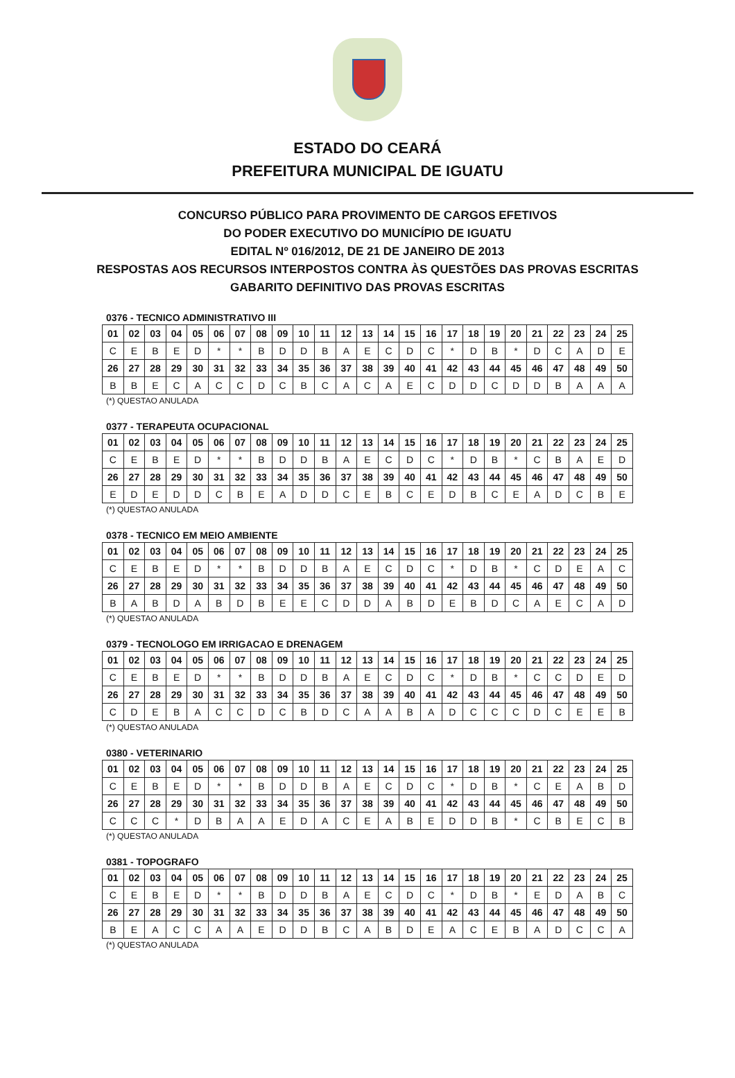ESTADO DO CEARÁ
PREFEITURA MUNICIPAL DE IGUATU
CONCURSO PÚBLICO PARA PROVIMENTO DE CARGOS EFETIVOS
DO PODER EXECUTIVO DO MUNICÍPIO DE IGUATU
EDITAL Nº 016/2012, DE 21 DE JANEIRO DE 2013
RESPOSTAS AOS RECURSOS INTERPOSTOS CONTRA ÀS QUESTÕES DAS PROVAS ESCRITAS
GABARITO DEFINITIVO DAS PROVAS ESCRITAS
0376 - TECNICO ADMINISTRATIVO III
| 01 | 02 | 03 | 04 | 05 | 06 | 07 | 08 | 09 | 10 | 11 | 12 | 13 | 14 | 15 | 16 | 17 | 18 | 19 | 20 | 21 | 22 | 23 | 24 | 25 |
| C | E | B | E | D | * | * | B | D | D | B | A | E | C | D | C | * | D | B | * | D | C | A | D | E |
| 26 | 27 | 28 | 29 | 30 | 31 | 32 | 33 | 34 | 35 | 36 | 37 | 38 | 39 | 40 | 41 | 42 | 43 | 44 | 45 | 46 | 47 | 48 | 49 | 50 |
| B | B | E | C | A | C | C | D | C | B | C | A | C | A | E | C | D | D | C | D | D | B | A | A | A |
(*) QUESTAO ANULADA
0377 - TERAPEUTA OCUPACIONAL
| 01 | 02 | 03 | 04 | 05 | 06 | 07 | 08 | 09 | 10 | 11 | 12 | 13 | 14 | 15 | 16 | 17 | 18 | 19 | 20 | 21 | 22 | 23 | 24 | 25 |
| C | E | B | E | D | * | * | B | D | D | B | A | E | C | D | C | * | D | B | * | C | B | A | E | D |
| 26 | 27 | 28 | 29 | 30 | 31 | 32 | 33 | 34 | 35 | 36 | 37 | 38 | 39 | 40 | 41 | 42 | 43 | 44 | 45 | 46 | 47 | 48 | 49 | 50 |
| E | D | E | D | D | C | B | E | A | D | D | C | E | B | C | E | D | B | C | E | A | D | C | B | E |
(*) QUESTAO ANULADA
0378 - TECNICO EM MEIO AMBIENTE
| 01 | 02 | 03 | 04 | 05 | 06 | 07 | 08 | 09 | 10 | 11 | 12 | 13 | 14 | 15 | 16 | 17 | 18 | 19 | 20 | 21 | 22 | 23 | 24 | 25 |
| C | E | B | E | D | * | * | B | D | D | B | A | E | C | D | C | * | D | B | * | C | D | E | A | C |
| 26 | 27 | 28 | 29 | 30 | 31 | 32 | 33 | 34 | 35 | 36 | 37 | 38 | 39 | 40 | 41 | 42 | 43 | 44 | 45 | 46 | 47 | 48 | 49 | 50 |
| B | A | B | D | A | B | D | B | E | E | C | D | D | A | B | D | E | B | D | C | A | E | C | A | D |
(*) QUESTAO ANULADA
0379 - TECNOLOGO EM IRRIGACAO E DRENAGEM
| 01 | 02 | 03 | 04 | 05 | 06 | 07 | 08 | 09 | 10 | 11 | 12 | 13 | 14 | 15 | 16 | 17 | 18 | 19 | 20 | 21 | 22 | 23 | 24 | 25 |
| C | E | B | E | D | * | * | B | D | D | B | A | E | C | D | C | * | D | B | * | C | C | D | E | D |
| 26 | 27 | 28 | 29 | 30 | 31 | 32 | 33 | 34 | 35 | 36 | 37 | 38 | 39 | 40 | 41 | 42 | 43 | 44 | 45 | 46 | 47 | 48 | 49 | 50 |
| C | D | E | B | A | C | C | D | C | B | D | C | A | A | B | A | D | C | C | C | D | C | E | E | B |
(*) QUESTAO ANULADA
0380 - VETERINARIO
| 01 | 02 | 03 | 04 | 05 | 06 | 07 | 08 | 09 | 10 | 11 | 12 | 13 | 14 | 15 | 16 | 17 | 18 | 19 | 20 | 21 | 22 | 23 | 24 | 25 |
| C | E | B | E | D | * | * | B | D | D | B | A | E | C | D | C | * | D | B | * | C | E | A | B | D |
| 26 | 27 | 28 | 29 | 30 | 31 | 32 | 33 | 34 | 35 | 36 | 37 | 38 | 39 | 40 | 41 | 42 | 43 | 44 | 45 | 46 | 47 | 48 | 49 | 50 |
| C | C | C | * | D | B | A | A | E | D | A | C | E | A | B | E | D | D | B | * | C | B | E | C | B |
(*) QUESTAO ANULADA
0381 - TOPOGRAFO
| 01 | 02 | 03 | 04 | 05 | 06 | 07 | 08 | 09 | 10 | 11 | 12 | 13 | 14 | 15 | 16 | 17 | 18 | 19 | 20 | 21 | 22 | 23 | 24 | 25 |
| C | E | B | E | D | * | * | B | D | D | B | A | E | C | D | C | * | D | B | * | E | D | A | B | C |
| 26 | 27 | 28 | 29 | 30 | 31 | 32 | 33 | 34 | 35 | 36 | 37 | 38 | 39 | 40 | 41 | 42 | 43 | 44 | 45 | 46 | 47 | 48 | 49 | 50 |
| B | E | A | C | C | A | A | E | D | D | B | C | A | B | D | E | A | C | E | B | A | D | C | C | A |
(*) QUESTAO ANULADA